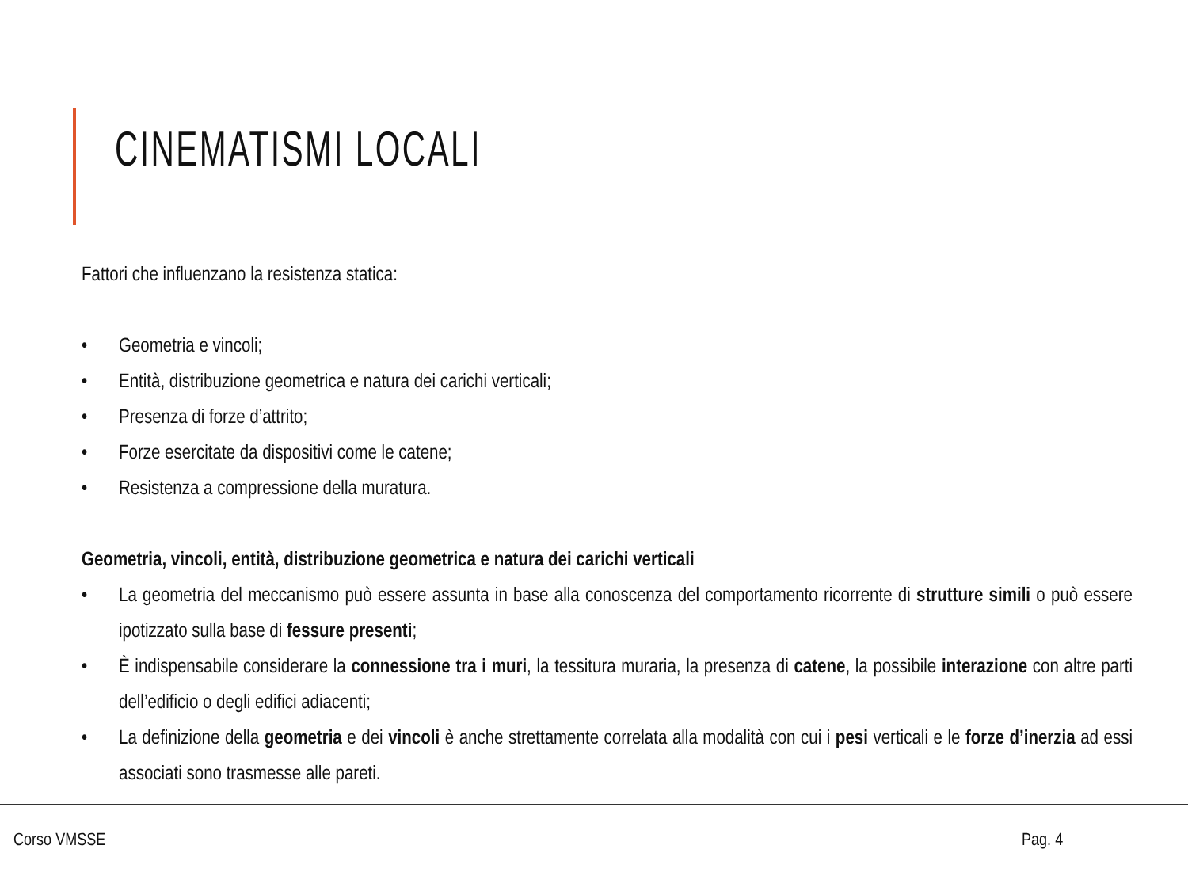CINEMATISMI LOCALI
Fattori che influenzano la resistenza statica:
• Geometria e vincoli;
• Entità, distribuzione geometrica e natura dei carichi verticali;
• Presenza di forze d’attrito;
• Forze esercitate da dispositivi come le catene;
• Resistenza a compressione della muratura.
Geometria, vincoli, entità, distribuzione geometrica e natura dei carichi verticali
• La geometria del meccanismo può essere assunta in base alla conoscenza del comportamento ricorrente di strutture simili o può essere ipotizzato sulla base di fessure presenti;
• È indispensabile considerare la connessione tra i muri, la tessitura muraria, la presenza di catene, la possibile interazione con altre parti dell’edificio o degli edifici adiacenti;
• La definizione della geometria e dei vincoli è anche strettamente correlata alla modalità con cui i pesi verticali e le forze d’inerzia ad essi associati sono trasmesse alle pareti.
Corso VMSSE Pag. 4